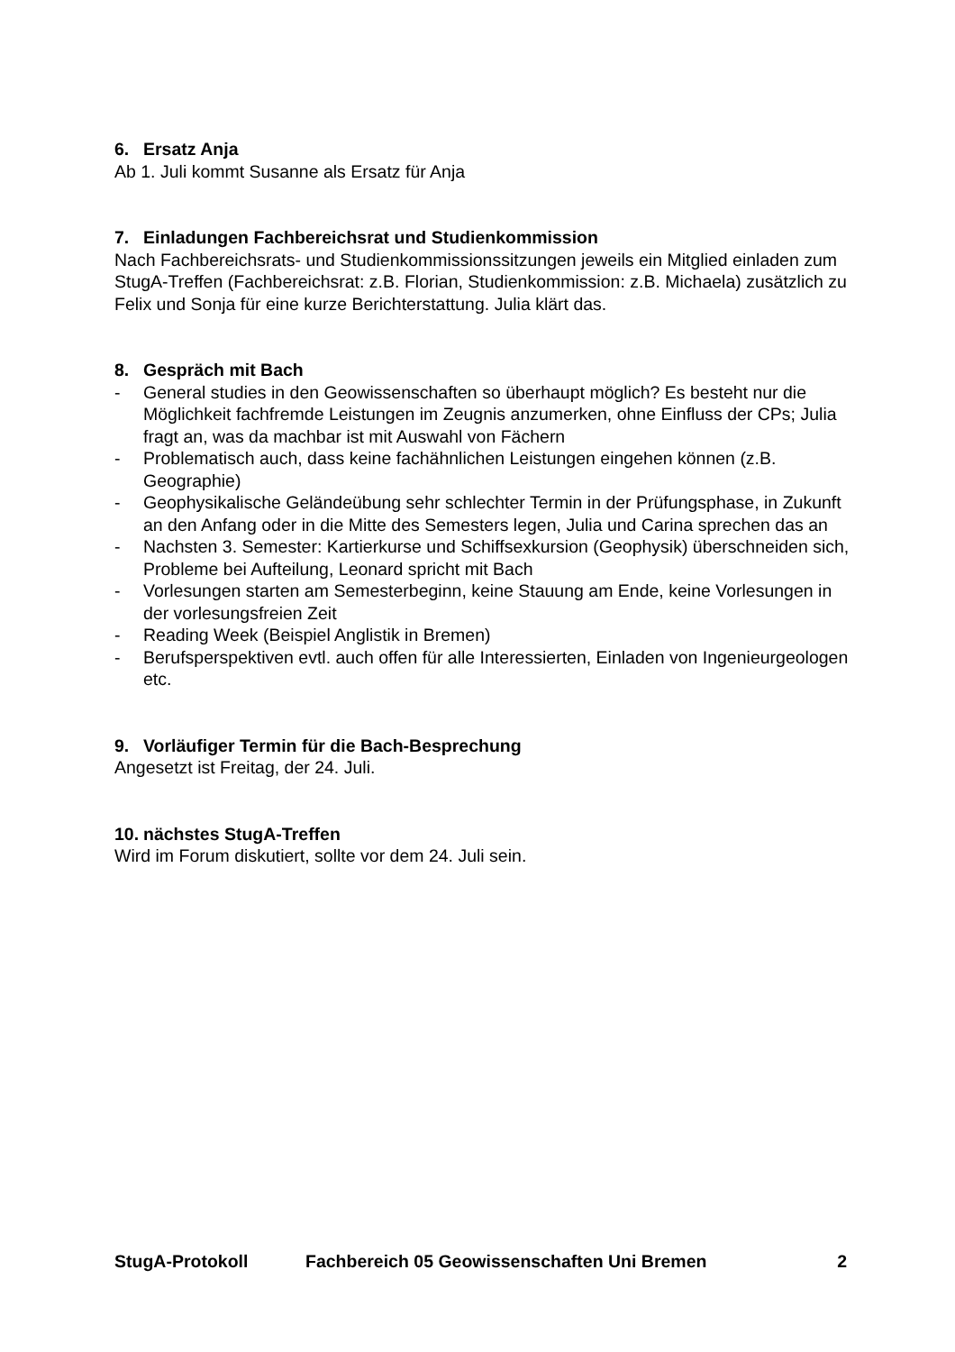6. Ersatz Anja
Ab 1. Juli kommt Susanne als Ersatz für Anja
7. Einladungen Fachbereichsrat und Studienkommission
Nach Fachbereichsrats- und Studienkommissionssitzungen jeweils ein Mitglied einladen zum StugA-Treffen (Fachbereichsrat: z.B. Florian, Studienkommission: z.B. Michaela) zusätzlich zu Felix und Sonja für eine kurze Berichterstattung. Julia klärt das.
8. Gespräch mit Bach
- General studies in den Geowissenschaften so überhaupt möglich? Es besteht nur die Möglichkeit fachfremde Leistungen im Zeugnis anzumerken, ohne Einfluss der CPs; Julia fragt an, was da machbar ist mit Auswahl von Fächern
- Problematisch auch, dass keine fachähnlichen Leistungen eingehen können (z.B. Geographie)
- Geophysikalische Geländeübung sehr schlechter Termin in der Prüfungsphase, in Zukunft an den Anfang oder in die Mitte des Semesters legen, Julia und Carina sprechen das an
- Nachsten 3. Semester: Kartierkurse und Schiffsexkursion (Geophysik) überschneiden sich, Probleme bei Aufteilung, Leonard spricht mit Bach
- Vorlesungen starten am Semesterbeginn, keine Stauung am Ende, keine Vorlesungen in der vorlesungsfreien Zeit
- Reading Week (Beispiel Anglistik in Bremen)
- Berufsperspektiven evtl. auch offen für alle Interessierten, Einladen von Ingenieurgeologen etc.
9. Vorläufiger Termin für die Bach-Besprechung
Angesetzt ist Freitag, der 24. Juli.
10. nächstes StugA-Treffen
Wird im Forum diskutiert, sollte vor dem 24. Juli sein.
StugA-Protokoll Fachbereich 05 Geowissenschaften Uni Bremen 2